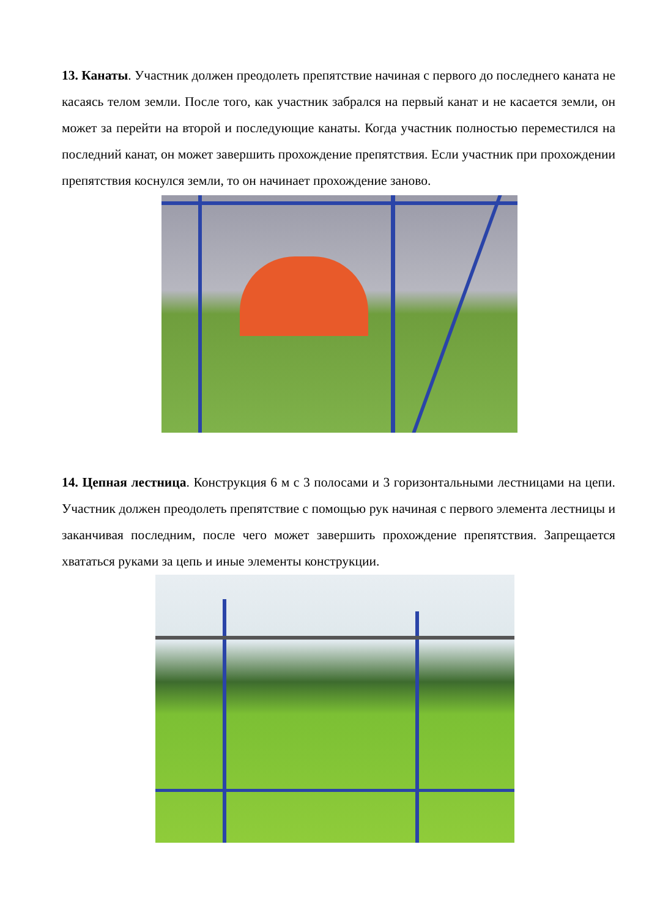13. Канаты. Участник должен преодолеть препятствие начиная с первого до последнего каната не касаясь телом земли. После того, как участник забрался на первый канат и не касается земли, он может за перейти на второй и последующие канаты. Когда участник полностью переместился на последний канат, он может завершить прохождение препятствия. Если участник при прохождении препятствия коснулся земли, то он начинает прохождение заново.
14. Цепная лестница. Конструкция 6 м с 3 полосами и 3 горизонтальными лестницами на цепи. Участник должен преодолеть препятствие с помощью рук начиная с первого элемента лестницы и заканчивая последним, после чего может завершить прохождение препятствия. Запрещается хвататься руками за цепь и иные элементы конструкции.